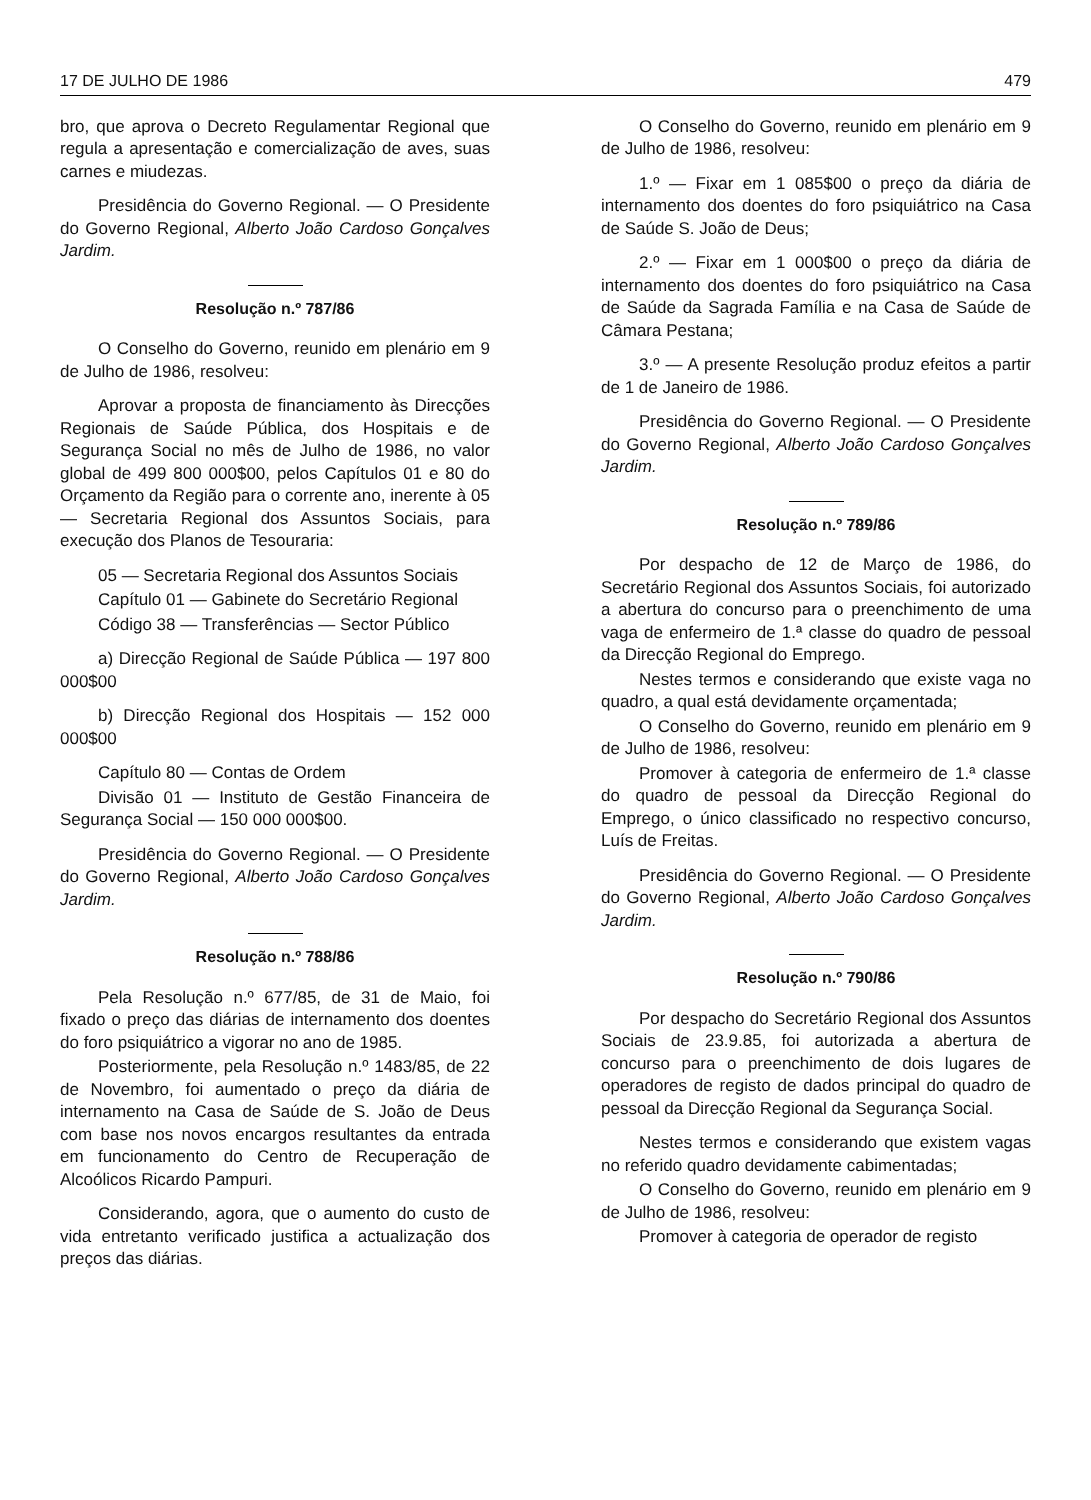17 DE JULHO DE 1986 479
bro, que aprova o Decreto Regulamentar Regional que regula a apresentação e comercialização de aves, suas carnes e miudezas.
Presidência do Governo Regional. — O Presidente do Governo Regional, Alberto João Cardoso Gonçalves Jardim.
Resolução n.º 787/86
O Conselho do Governo, reunido em plenário em 9 de Julho de 1986, resolveu:
Aprovar a proposta de financiamento às Direcções Regionais de Saúde Pública, dos Hospitais e de Segurança Social no mês de Julho de 1986, no valor global de 499 800 000$00, pelos Capítulos 01 e 80 do Orçamento da Região para o corrente ano, inerente à 05 — Secretaria Regional dos Assuntos Sociais, para execução dos Planos de Tesouraria:
05 — Secretaria Regional dos Assuntos Sociais
Capítulo 01 — Gabinete do Secretário Regional
Código 38 — Transferências — Sector Público
a) Direcção Regional de Saúde Pública — 197 800 000$00
b) Direcção Regional dos Hospitais — 152 000 000$00
Capítulo 80 — Contas de Ordem
Divisão 01 — Instituto de Gestão Financeira de Segurança Social — 150 000 000$00.
Presidência do Governo Regional. — O Presidente do Governo Regional, Alberto João Cardoso Gonçalves Jardim.
Resolução n.º 788/86
Pela Resolução n.º 677/85, de 31 de Maio, foi fixado o preço das diárias de internamento dos doentes do foro psiquiátrico a vigorar no ano de 1985.
Posteriormente, pela Resolução n.º 1483/85, de 22 de Novembro, foi aumentado o preço da diária de internamento na Casa de Saúde de S. João de Deus com base nos novos encargos resultantes da entrada em funcionamento do Centro de Recuperação de Alcoólicos Ricardo Pampuri.
Considerando, agora, que o aumento do custo de vida entretanto verificado justifica a actualização dos preços das diárias.
O Conselho do Governo, reunido em plenário em 9 de Julho de 1986, resolveu:
1.º — Fixar em 1 085$00 o preço da diária de internamento dos doentes do foro psiquiátrico na Casa de Saúde S. João de Deus;
2.º — Fixar em 1 000$00 o preço da diária de internamento dos doentes do foro psiquiátrico na Casa de Saúde da Sagrada Família e na Casa de Saúde de Câmara Pestana;
3.º — A presente Resolução produz efeitos a partir de 1 de Janeiro de 1986.
Presidência do Governo Regional. — O Presidente do Governo Regional, Alberto João Cardoso Gonçalves Jardim.
Resolução n.º 789/86
Por despacho de 12 de Março de 1986, do Secretário Regional dos Assuntos Sociais, foi autorizado a abertura do concurso para o preenchimento de uma vaga de enfermeiro de 1.ª classe do quadro de pessoal da Direcção Regional do Emprego.
Nestes termos e considerando que existe vaga no quadro, a qual está devidamente orçamentada;
O Conselho do Governo, reunido em plenário em 9 de Julho de 1986, resolveu:
Promover à categoria de enfermeiro de 1.ª classe do quadro de pessoal da Direcção Regional do Emprego, o único classificado no respectivo concurso, Luís de Freitas.
Presidência do Governo Regional. — O Presidente do Governo Regional, Alberto João Cardoso Gonçalves Jardim.
Resolução n.º 790/86
Por despacho do Secretário Regional dos Assuntos Sociais de 23.9.85, foi autorizada a abertura de concurso para o preenchimento de dois lugares de operadores de registo de dados principal do quadro de pessoal da Direcção Regional da Segurança Social.
Nestes termos e considerando que existem vagas no referido quadro devidamente cabimentadas;
O Conselho do Governo, reunido em plenário em 9 de Julho de 1986, resolveu:
Promover à categoria de operador de registo